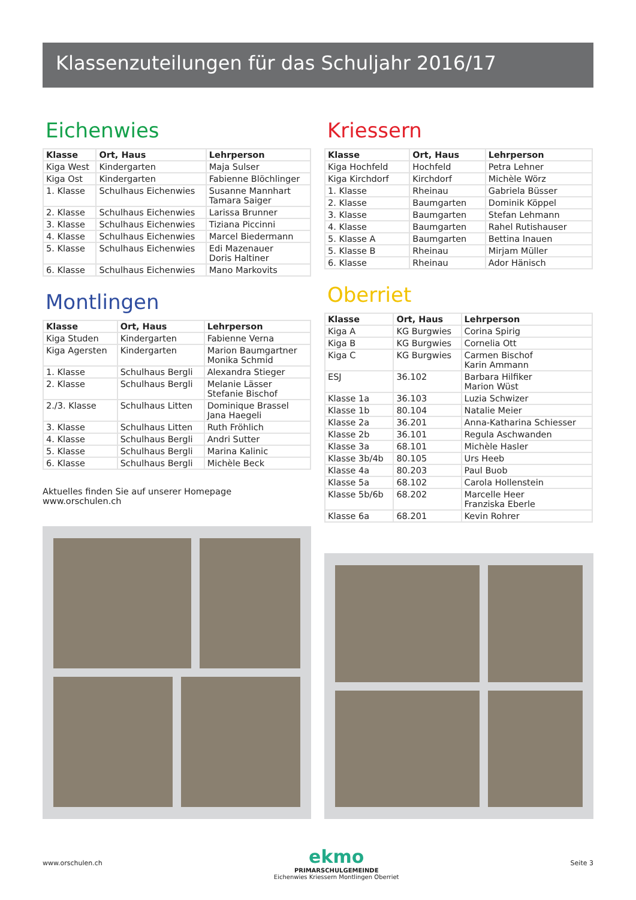Klassenzuteilungen für das Schuljahr 2016/17
Eichenwies
| Klasse | Ort, Haus | Lehrperson |
| --- | --- | --- |
| Kiga West | Kindergarten | Maja Sulser |
| Kiga Ost | Kindergarten | Fabienne Blöchlinger |
| 1. Klasse | Schulhaus Eichenwies | Susanne Mannhart Tamara Saiger |
| 2. Klasse | Schulhaus Eichenwies | Larissa Brunner |
| 3. Klasse | Schulhaus Eichenwies | Tiziana Piccinni |
| 4. Klasse | Schulhaus Eichenwies | Marcel Biedermann |
| 5. Klasse | Schulhaus Eichenwies | Edi Mazenauer Doris Haltiner |
| 6. Klasse | Schulhaus Eichenwies | Mano Markovits |
Montlingen
| Klasse | Ort, Haus | Lehrperson |
| --- | --- | --- |
| Kiga Studen | Kindergarten | Fabienne Verna |
| Kiga Agersten | Kindergarten | Marion Baumgartner Monika Schmid |
| 1. Klasse | Schulhaus Bergli | Alexandra Stieger |
| 2. Klasse | Schulhaus Bergli | Melanie Lässer Stefanie Bischof |
| 2./3. Klasse | Schulhaus Litten | Dominique Brassel Jana Haegeli |
| 3. Klasse | Schulhaus Litten | Ruth Fröhlich |
| 4. Klasse | Schulhaus Bergli | Andri Sutter |
| 5. Klasse | Schulhaus Bergli | Marina Kalinic |
| 6. Klasse | Schulhaus Bergli | Michèle Beck |
Aktuelles finden Sie auf unserer Homepage www.orschulen.ch
Kriessern
| Klasse | Ort, Haus | Lehrperson |
| --- | --- | --- |
| Kiga Hochfeld | Hochfeld | Petra Lehner |
| Kiga Kirchdorf | Kirchdorf | Michèle Wörz |
| 1. Klasse | Rheinau | Gabriela Büsser |
| 2. Klasse | Baumgarten | Dominik Köppel |
| 3. Klasse | Baumgarten | Stefan Lehmann |
| 4. Klasse | Baumgarten | Rahel Rutishauser |
| 5. Klasse A | Baumgarten | Bettina Inauen |
| 5. Klasse B | Rheinau | Mirjam Müller |
| 6. Klasse | Rheinau | Ador Hänisch |
Oberriet
| Klasse | Ort, Haus | Lehrperson |
| --- | --- | --- |
| Kiga A | KG Burgwies | Corina Spirig |
| Kiga B | KG Burgwies | Cornelia Ott |
| Kiga C | KG Burgwies | Carmen Bischof Karin Ammann |
| ESJ | 36.102 | Barbara Hilfiker Marion Wüst |
| Klasse 1a | 36.103 | Luzia Schwizer |
| Klasse 1b | 80.104 | Natalie Meier |
| Klasse 2a | 36.201 | Anna-Katharina Schiesser |
| Klasse 2b | 36.101 | Regula Aschwanden |
| Klasse 3a | 68.101 | Michèle Hasler |
| Klasse 3b/4b | 80.105 | Urs Heeb |
| Klasse 4a | 80.203 | Paul Buob |
| Klasse 5a | 68.102 | Carola Hollenstein |
| Klasse 5b/6b | 68.202 | Marcelle Heer Franziska Eberle |
| Klasse 6a | 68.201 | Kevin Rohrer |
www.orschulen.ch ekmo
PRIMARSCHULGEMEINDE
Eichenwies Kriessern Montlingen Oberriet Seite 3